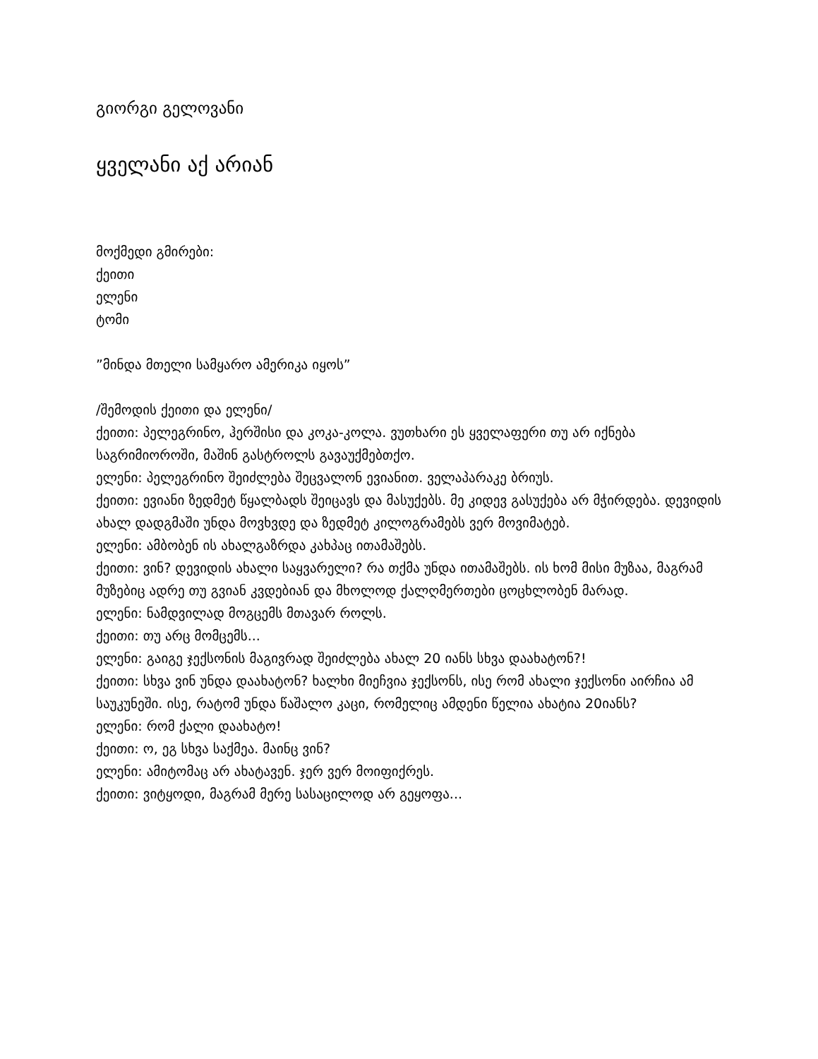გიორგი გელოვანი
ყველანი აქ არიან
მოქმედი გმირები:
ქეითი
ელენი
ტომი
”მინდა მთელი სამყარო ამერიკა იყოს”
/შემოდის ქეითი და ელენი/
ქეითი: პელეგრინო, ჰერშისი და კოკა-კოლა. ვუთხარი ეს ყველაფერი თუ არ იქნება საგრიმიოროში, მაშინ გასტროლს გავაუქმებთქო.
ელენი: პელეგრინო შეიძლება შეცვალონ ევიანით. ველაპარაკე ბრიუს.
ქეითი: ევიანი ზედმეტ წყალბადს შეიცავს და მასუქებს. მე კიდევ გასუქება არ მჭირდება. დევიდის ახალ დადგმაში უნდა მოვხვდე და ზედმეტ კილოგრამებს ვერ მოვიმატებ.
ელენი: ამბობენ ის ახალგაზრდა კახპაც ითამაშებს.
ქეითი: ვინ? დევიდის ახალი საყვარელი? რა თქმა უნდა ითამაშებს. ის ხომ მისი მუზაა, მაგრამ მუზებიც ადრე თუ გვიან კვდებიან და მხოლოდ ქალღმერთები ცოცხლობენ მარად.
ელენი: ნამდვილად მოგცემს მთავარ როლს.
ქეითი: თუ არც მომცემს...
ელენი: გაიგე ჯექსონის მაგივრად შეიძლება ახალ 20 იანს სხვა დაახატონ?!
ქეითი: სხვა ვინ უნდა დაახატონ? ხალხი მიეჩვია ჯექსონს, ისე რომ ახალი ჯექსონი აირჩია ამ საუკუნეში. ისე, რატომ უნდა წაშალო კაცი, რომელიც ამდენი წელია ახატია 20იანს?
ელენი: რომ ქალი დაახატო!
ქეითი: ო, ეგ სხვა საქმეა. მაინც ვინ?
ელენი: ამიტომაც არ ახატავენ. ჯერ ვერ მოიფიქრეს.
ქეითი: ვიტყოდი, მაგრამ მერე სასაცილოდ არ გეყოფა...